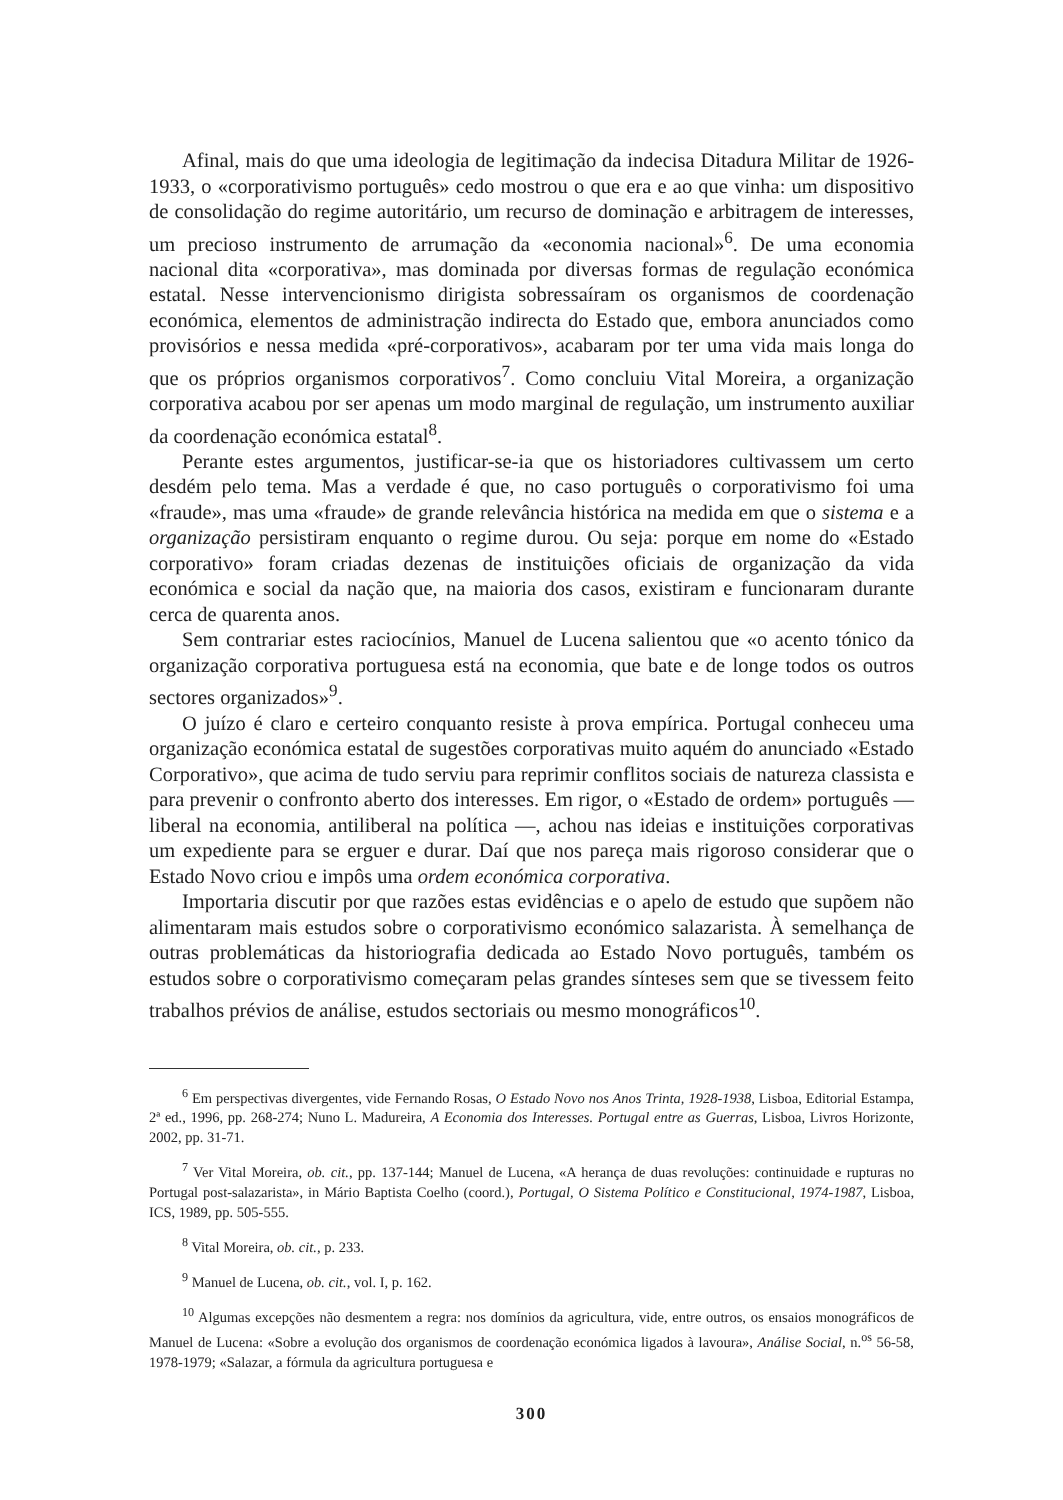Afinal, mais do que uma ideologia de legitimação da indecisa Ditadura Militar de 1926-1933, o «corporativismo português» cedo mostrou o que era e ao que vinha: um dispositivo de consolidação do regime autoritário, um recurso de dominação e arbitragem de interesses, um precioso instrumento de arrumação da «economia nacional»<sup>6</sup>. De uma economia nacional dita «corporativa», mas dominada por diversas formas de regulação económica estatal. Nesse intervencionismo dirigista sobressaíram os organismos de coordenação económica, elementos de administração indirecta do Estado que, embora anunciados como provisórios e nessa medida «pré-corporativos», acabaram por ter uma vida mais longa do que os próprios organismos corporativos<sup>7</sup>. Como concluiu Vital Moreira, a organização corporativa acabou por ser apenas um modo marginal de regulação, um instrumento auxiliar da coordenação económica estatal<sup>8</sup>.
Perante estes argumentos, justificar-se-ia que os historiadores cultivassem um certo desdém pelo tema. Mas a verdade é que, no caso português o corporativismo foi uma «fraude», mas uma «fraude» de grande relevância histórica na medida em que o sistema e a organização persistiram enquanto o regime durou. Ou seja: porque em nome do «Estado corporativo» foram criadas dezenas de instituições oficiais de organização da vida económica e social da nação que, na maioria dos casos, existiram e funcionaram durante cerca de quarenta anos.
Sem contrariar estes raciocínios, Manuel de Lucena salientou que «o acento tónico da organização corporativa portuguesa está na economia, que bate e de longe todos os outros sectores organizados»<sup>9</sup>.
O juízo é claro e certeiro conquanto resiste à prova empírica. Portugal conheceu uma organização económica estatal de sugestões corporativas muito aquém do anunciado «Estado Corporativo», que acima de tudo serviu para reprimir conflitos sociais de natureza classista e para prevenir o confronto aberto dos interesses. Em rigor, o «Estado de ordem» português — liberal na economia, antiliberal na política —, achou nas ideias e instituições corporativas um expediente para se erguer e durar. Daí que nos pareça mais rigoroso considerar que o Estado Novo criou e impôs uma ordem económica corporativa.
Importaria discutir por que razões estas evidências e o apelo de estudo que supõem não alimentaram mais estudos sobre o corporativismo económico salazarista. À semelhança de outras problemáticas da historiografia dedicada ao Estado Novo português, também os estudos sobre o corporativismo começaram pelas grandes sínteses sem que se tivessem feito trabalhos prévios de análise, estudos sectoriais ou mesmo monográficos<sup>10</sup>.
<sup>6</sup> Em perspectivas divergentes, vide Fernando Rosas, O Estado Novo nos Anos Trinta, 1928-1938, Lisboa, Editorial Estampa, 2ª ed., 1996, pp. 268-274; Nuno L. Madureira, A Economia dos Interesses. Portugal entre as Guerras, Lisboa, Livros Horizonte, 2002, pp. 31-71.
<sup>7</sup> Ver Vital Moreira, ob. cit., pp. 137-144; Manuel de Lucena, «A herança de duas revoluções: continuidade e rupturas no Portugal post-salazarista», in Mário Baptista Coelho (coord.), Portugal, O Sistema Político e Constitucional, 1974-1987, Lisboa, ICS, 1989, pp. 505-555.
<sup>8</sup> Vital Moreira, ob. cit., p. 233.
<sup>9</sup> Manuel de Lucena, ob. cit., vol. I, p. 162.
<sup>10</sup> Algumas excepções não desmentem a regra: nos domínios da agricultura, vide, entre outros, os ensaios monográficos de Manuel de Lucena: «Sobre a evolução dos organismos de coordenação económica ligados à lavoura», Análise Social, n.<sup>os</sup> 56-58, 1978-1979; «Salazar, a fórmula da agricultura portuguesa e
300